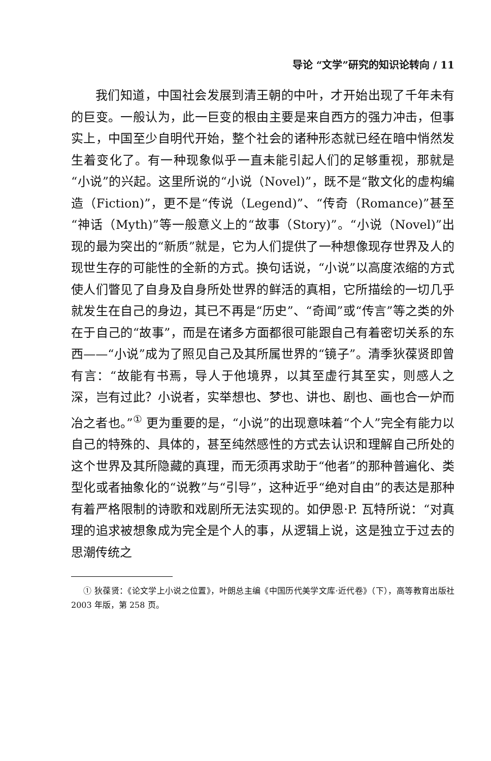导论 “文学”研究的知识论转向 / 11
我们知道，中国社会发展到清王朝的中叶，才开始出现了千年未有的巨变。一般认为，此一巨变的根由主要是来自西方的强力冲击，但事实上，中国至少自明代开始，整个社会的诸种形态就已经在暗中悄然发生着变化了。有一种现象似乎一直未能引起人们的足够重视，那就是“小说”的兴起。这里所说的“小说（Novel)”，既不是“散文化的虚构编造（Fiction)”，更不是“传说（Legend)”、“传奇（Romance)”甚至“神话（Myth)”等一般意义上的“故事（Story)”。“小说（Novel)”出现的最为突出的“新质”就是，它为人们提供了一种想像现存世界及人的现世生存的可能性的全新的方式。换句话说，“小说”以高度浓缩的方式使人们瞥见了自身及自身所处世界的鲜活的真相，它所描绘的一切几乎就发生在自己的身边，其已不再是“历史”、“奇闻”或“传言”等之类的外在于自己的“故事”，而是在诸多方面都很可能跟自己有着密切关系的东西——“小说”成为了照见自己及其所属世界的“镜子”。清季狄葆贤即曾有言：“故能有书焉，导人于他境界，以其至虚行其至实，则感人之深，岂有过此？小说者，实举想也、梦也、讲也、剧也、画也合一炉而冶之者也。”<sup>①</sup> 更为重要的是，“小说”的出现意味着“个人”完全有能力以自己的特殊的、具体的，甚至纯然感性的方式去认识和理解自己所处的这个世界及其所隐藏的真理，而无须再求助于“他者”的那种普遍化、类型化或者抽象化的“说教”与“引导”，这种近乎“绝对自由”的表达是那种有着严格限制的诗歌和戏剧所无法实现的。如伊恩·P. 瓦特所说：“对真理的追求被想象成为完全是个人的事，从逻辑上说，这是独立于过去的思潮传统之
① 狄葆贤：《论文学上小说之位置》，叶朗总主编《中国历代美学文库·近代卷》（下），高等教育出版社 2003 年版，第 258 页。